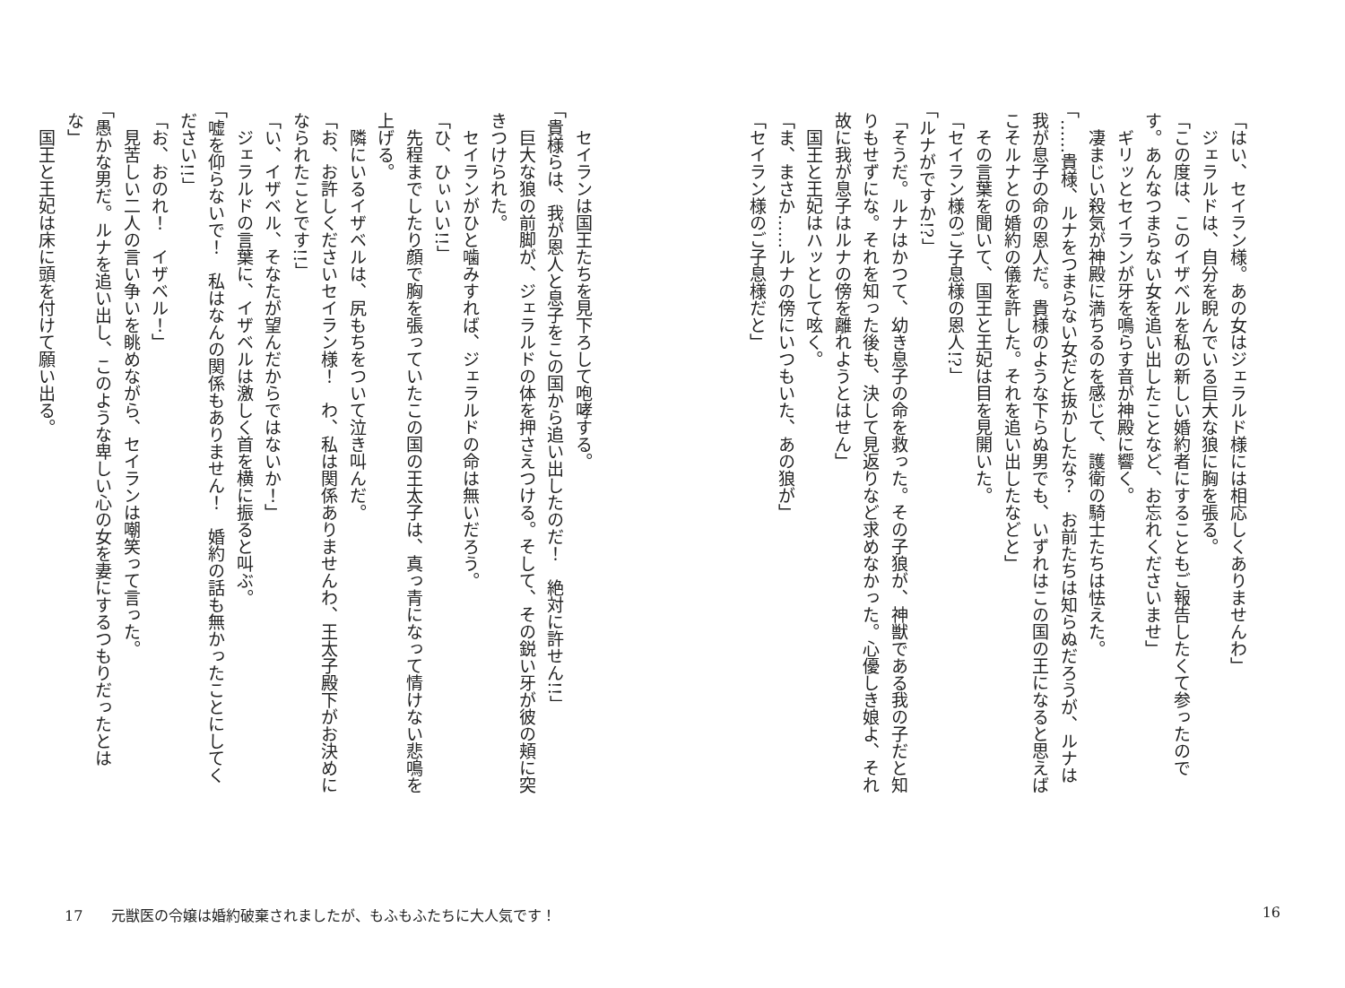「はい、セイラン様。あの女はジェラルド様には相応しくありませんわ」 　ジェラルドは、自分を睨んでいる巨大な狼に胸を張る。 「この度は、このイザベルを私の新しい婚約者にすることもご報告したくて参ったのです。あんなつまらない女を追い出したことなど、お忘れくださいませ」 　ギリッとセイランが牙を鳴らす音が神殿に響く。 　凄まじい殺気が神殿に満ちるのを感じて、護衛の騎士たちは怯えた。 「……貴様、ルナをつまらない女だと抜かしたな？　お前たちは知らぬだろうが、ルナは我が息子の命の恩人だ。貴様のような下らぬ男でも、いずれはこの国の王になると思えばこそルナとの婚約の儀を許した。それを追い出したなどと」 　その言葉を聞いて、国王と王妃は目を見開いた。 「セイラン様のご子息様の恩人!?」 「ルナがですか!?」 「そうだ。ルナはかつて、幼き息子の命を救った。その子狼が、神獣である我の子だと知りもせずにな。それを知った後も、決して見返りなど求めなかった。心優しき娘よ、それ故に我が息子はルナの傍を離れようとはせん」 　国王と王妃はハッとして呟く。 「ま、まさか……ルナの傍にいつもいた、あの狼が」 「セイラン様のご子息様だと」
　セイランは国王たちを見下ろして咆哮する。 「貴様らは、我が恩人と息子をこの国から追い出したのだ！　絶対に許せん!!」 　巨大な狼の前脚が、ジェラルドの体を押さえつける。そして、その鋭い牙が彼の頬に突きつけられた。 　セイランがひと噛みすれば、ジェラルドの命は無いだろう。 「ひ、ひぃいい!!」 　先程までしたり顔で胸を張っていたこの国の王太子は、真っ青になって情けない悲鳴を上げる。 　隣にいるイザベルは、尻もちをついて泣き叫んだ。 「お、お許しくださいセイラン様！　わ、私は関係ありませんわ、王太子殿下がお決めになられたことです!!」 「い、イザベル、そなたが望んだからではないか！」 　ジェラルドの言葉に、イザベルは激しく首を横に振ると叫ぶ。 「嘘を仰らないで！　私はなんの関係もありません！　婚約の話も無かったことにしてください!!」 「お、おのれ！　イザベル！」 　見苦しい二人の言い争いを眺めながら、セイランは嘲笑って言った。 「愚かな男だ。ルナを追い出し、このような卑しい心の女を妻にするつもりだったとはな」 　国王と王妃は床に頭を付けて願い出る。
17　　元獣医の令嬢は婚約破棄されましたが、もふもふたちに大人気です！
16